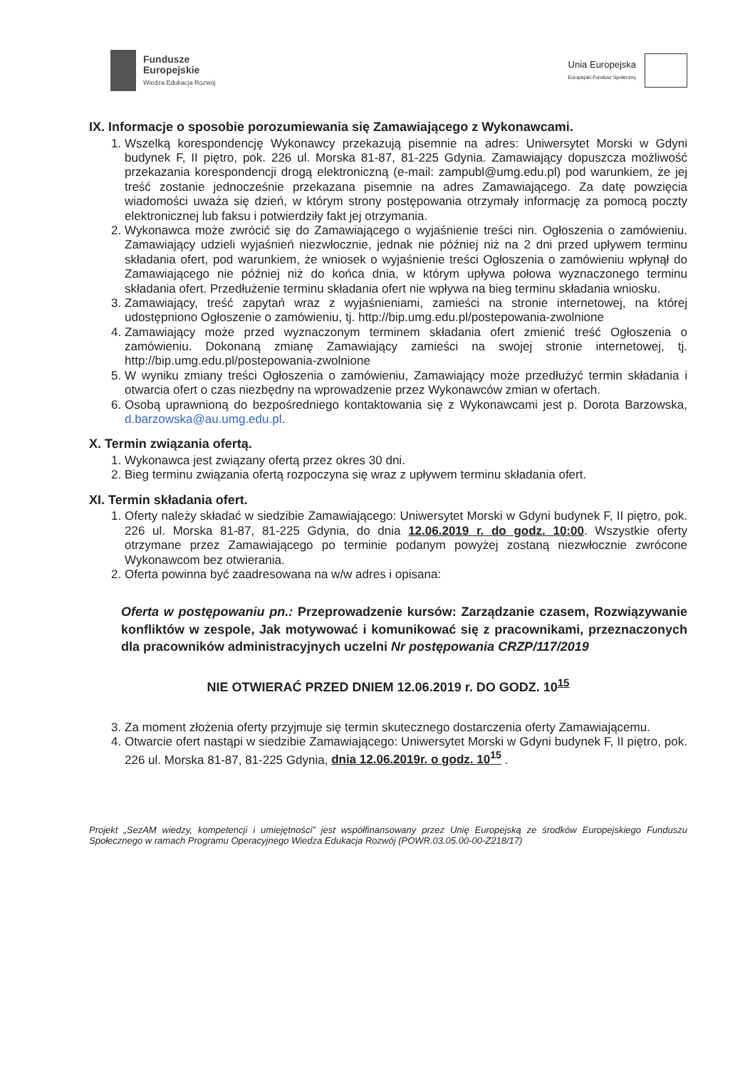Fundusze
Europejskie
Wiedza Edukacja Rozwój
Unia Europejska
Europejski Fundusz Społeczny
IX. Informacje o sposobie porozumiewania się Zamawiającego z Wykonawcami.
1. Wszelką korespondencję Wykonawcy przekazują pisemnie na adres: Uniwersytet Morski w Gdyni budynek F, II piętro, pok. 226 ul. Morska 81-87, 81-225 Gdynia. Zamawiający dopuszcza możliwość przekazania korespondencji drogą elektroniczną (e-mail: zampubl@umg.edu.pl) pod warunkiem, że jej treść zostanie jednocześnie przekazana pisemnie na adres Zamawiającego. Za datę powzięcia wiadomości uważa się dzień, w którym strony postępowania otrzymały informację za pomocą poczty elektronicznej lub faksu i potwierdziły fakt jej otrzymania.
2. Wykonawca może zwrócić się do Zamawiającego o wyjaśnienie treści nin. Ogłoszenia o zamówieniu. Zamawiający udzieli wyjaśnień niezwłocznie, jednak nie później niż na 2 dni przed upływem terminu składania ofert, pod warunkiem, że wniosek o wyjaśnienie treści Ogłoszenia o zamówieniu wpłynął do Zamawiającego nie później niż do końca dnia, w którym upływa połowa wyznaczonego terminu składania ofert. Przedłużenie terminu składania ofert nie wpływa na bieg terminu składania wniosku.
3. Zamawiający, treść zapytań wraz z wyjaśnieniami, zamieści na stronie internetowej, na której udostępniono Ogłoszenie o zamówieniu, tj. http://bip.umg.edu.pl/postepowania-zwolnione
4. Zamawiający może przed wyznaczonym terminem składania ofert zmienić treść Ogłoszenia o zamówieniu. Dokonaną zmianę Zamawiający zamieści na swojej stronie internetowej, tj. http://bip.umg.edu.pl/postepowania-zwolnione
5. W wyniku zmiany treści Ogłoszenia o zamówieniu, Zamawiający może przedłużyć termin składania i otwarcia ofert o czas niezbędny na wprowadzenie przez Wykonawców zmian w ofertach.
6. Osobą uprawnioną do bezpośredniego kontaktowania się z Wykonawcami jest p. Dorota Barzowska, d.barzowska@au.umg.edu.pl.
X. Termin związania ofertą.
1. Wykonawca jest związany ofertą przez okres 30 dni.
2. Bieg terminu związania ofertą rozpoczyna się wraz z upływem terminu składania ofert.
XI. Termin składania ofert.
1. Oferty należy składać w siedzibie Zamawiającego: Uniwersytet Morski w Gdyni budynek F, II piętro, pok. 226 ul. Morska 81-87, 81-225 Gdynia, do dnia 12.06.2019 r. do godz. 10:00. Wszystkie oferty otrzymane przez Zamawiającego po terminie podanym powyżej zostaną niezwłocznie zwrócone Wykonawcom bez otwierania.
2. Oferta powinna być zaadresowana na w/w adres i opisana:
Oferta w postępowaniu pn.: Przeprowadzenie kursów: Zarządzanie czasem, Rozwiązywanie konfliktów w zespole, Jak motywować i komunikować się z pracownikami, przeznaczonych dla pracowników administracyjnych uczelni Nr postępowania CRZP/117/2019
NIE OTWIERAĆ PRZED DNIEM 12.06.2019 r. DO GODZ. 10<sup>15</sup>
3. Za moment złożenia oferty przyjmuje się termin skutecznego dostarczenia oferty Zamawiającemu.
4. Otwarcie ofert nastąpi w siedzibie Zamawiającego: Uniwersytet Morski w Gdyni budynek F, II piętro, pok. 226 ul. Morska 81-87, 81-225 Gdynia, dnia 12.06.2019r. o godz. 10<sup>15</sup> .
Projekt „SezAM wiedzy, kompetencji i umiejętności” jest współfinansowany przez Unię Europejską ze środków Europejskiego Funduszu Społecznego w ramach Programu Operacyjnego Wiedza Edukacja Rozwój (POWR.03.05.00-00-Z218/17)